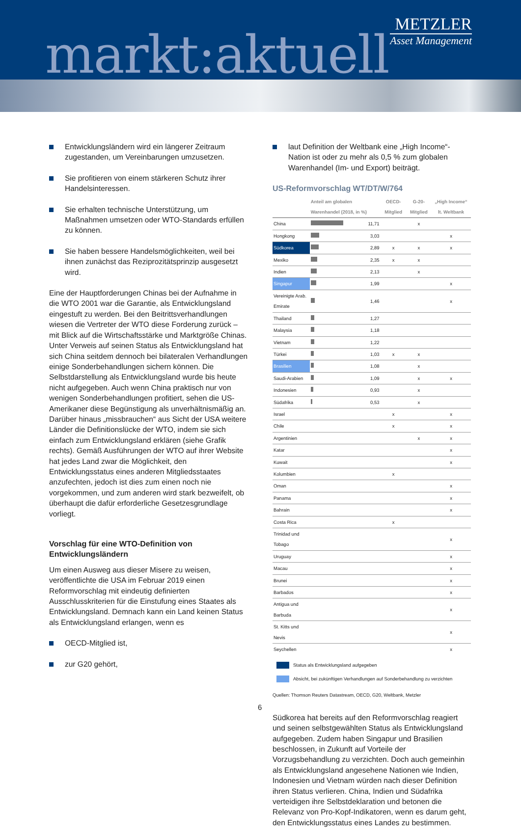markt:aktuell
METZLER
Asset Management
Entwicklungsländern wird ein längerer Zeitraum zugestanden, um Vereinbarungen umzusetzen.
Sie profitieren von einem stärkeren Schutz ihrer Handelsinteressen.
Sie erhalten technische Unterstützung, um Maßnahmen umsetzen oder WTO-Standards erfüllen zu können.
Sie haben bessere Handelsmöglichkeiten, weil bei ihnen zunächst das Reziprozitätsprinzip ausgesetzt wird.
Eine der Hauptforderungen Chinas bei der Aufnahme in die WTO 2001 war die Garantie, als Entwicklungsland eingestuft zu werden. Bei den Beitrittsverhandlungen wiesen die Vertreter der WTO diese Forderung zurück – mit Blick auf die Wirtschaftsstärke und Marktgröße Chinas. Unter Verweis auf seinen Status als Entwicklungsland hat sich China seitdem dennoch bei bilateralen Verhandlungen einige Sonderbehandlungen sichern können. Die Selbstdarstellung als Entwicklungsland wurde bis heute nicht aufgegeben. Auch wenn China praktisch nur von wenigen Sonderbehandlungen profitiert, sehen die US-Amerikaner diese Begünstigung als unverhältnismäßig an. Darüber hinaus „missbrauchen“ aus Sicht der USA weitere Länder die Definitionslücke der WTO, indem sie sich einfach zum Entwicklungsland erklären (siehe Grafik rechts). Gemäß Ausführungen der WTO auf ihrer Website hat jedes Land zwar die Möglichkeit, den Entwicklungsstatus eines anderen Mitgliedsstaates anzufechten, jedoch ist dies zum einen noch nie vorgekommen, und zum anderen wird stark bezweifelt, ob überhaupt die dafür erforderliche Gesetzesgrundlage vorliegt.
Vorschlag für eine WTO-Definition von Entwicklungsländern
Um einen Ausweg aus dieser Misere zu weisen, veröffentlichte die USA im Februar 2019 einen Reformvorschlag mit eindeutig definierten Ausschlusskriterien für die Einstufung eines Staates als Entwicklungsland. Demnach kann ein Land keinen Status als Entwicklungsland erlangen, wenn es
OECD-Mitglied ist,
zur G20 gehört,
laut Definition der Weltbank eine „High Income“-Nation ist oder zu mehr als 0,5 % zum globalen Warenhandel (Im- und Export) beiträgt.
US-Reformvorschlag WT/DT/W/764
| | Anteil am globalen Warenhandel (2018, in %) | | OECD-Mitglied | G-20-Mitglied | „High Income“ lt. Weltbank |
| --- | --- | --- | --- | --- | --- |
| China | | 11,71 | | x | |
| Hongkong | | 3,03 | | | x |
| Südkorea | | 2,89 | x | x | x |
| Mexiko | | 2,35 | x | x | |
| Indien | | 2,13 | | x | |
| Singapur | | 1,99 | | | x |
| Vereinigte Arab. Emirate | | 1,46 | | | x |
| Thailand | | 1,27 | | | |
| Malaysia | | 1,18 | | | |
| Vietnam | | 1,22 | | | |
| Türkei | | 1,03 | x | x | |
| Brasilien | | 1,08 | | x | |
| Saudi-Arabien | | 1,09 | | x | x |
| Indonesien | | 0,93 | | x | |
| Südafrika | | 0,53 | | x | |
| Israel | | | x | | x |
| Chile | | | x | | x |
| Argentinien | | | | x | x |
| Katar | | | | | x |
| Kuwait | | | | | x |
| Kolumbien | | | x | | |
| Oman | | | | | x |
| Panama | | | | | x |
| Bahrain | | | | | x |
| Costa Rica | | | x | | |
| Trinidad und Tobago | | | | | x |
| Uruguay | | | | | x |
| Macau | | | | | x |
| Brunei | | | | | x |
| Barbados | | | | | x |
| Antigua und Barbuda | | | | | x |
| St. Kitts und Nevis | | | | | x |
| Seychellen | | | | | x |
Status als Entwicklungsland aufgegeben
Absicht, bei zukünftigen Verhandlungen auf Sonderbehandlung zu verzichten
Quellen: Thomson Reuters Datastream, OECD, G20, Weltbank, Metzler
Südkorea hat bereits auf den Reformvorschlag reagiert und seinen selbstgewählten Status als Entwicklungsland aufgegeben. Zudem haben Singapur und Brasilien beschlossen, in Zukunft auf Vorteile der Vorzugsbehandlung zu verzichten. Doch auch gemeinhin als Entwicklungsland angesehene Nationen wie Indien, Indonesien und Vietnam würden nach dieser Definition ihren Status verlieren. China, Indien und Südafrika verteidigen ihre Selbstdeklaration und betonen die Relevanz von Pro-Kopf-Indikatoren, wenn es darum geht, den Entwicklungsstatus eines Landes zu bestimmen.
6